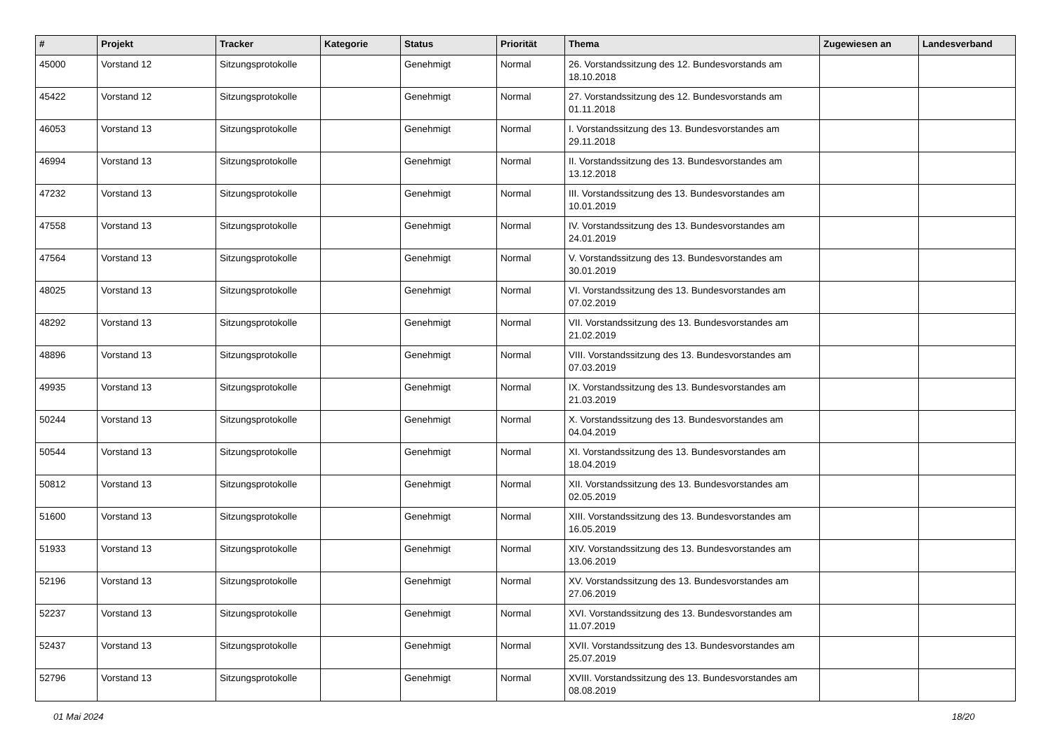| # | Projekt | Tracker | Kategorie | Status | Priorität | Thema | Zugewiesen an | Landesverband |
| --- | --- | --- | --- | --- | --- | --- | --- | --- |
| 45000 | Vorstand 12 | Sitzungsprotokolle | | Genehmigt | Normal | 26. Vorstandssitzung des 12. Bundesvorstands am 18.10.2018 | | |
| 45422 | Vorstand 12 | Sitzungsprotokolle | | Genehmigt | Normal | 27. Vorstandssitzung des 12. Bundesvorstands am 01.11.2018 | | |
| 46053 | Vorstand 13 | Sitzungsprotokolle | | Genehmigt | Normal | I. Vorstandssitzung des 13. Bundesvorstandes am 29.11.2018 | | |
| 46994 | Vorstand 13 | Sitzungsprotokolle | | Genehmigt | Normal | II. Vorstandssitzung des 13. Bundesvorstandes am 13.12.2018 | | |
| 47232 | Vorstand 13 | Sitzungsprotokolle | | Genehmigt | Normal | III. Vorstandssitzung des 13. Bundesvorstandes am 10.01.2019 | | |
| 47558 | Vorstand 13 | Sitzungsprotokolle | | Genehmigt | Normal | IV. Vorstandssitzung des 13. Bundesvorstandes am 24.01.2019 | | |
| 47564 | Vorstand 13 | Sitzungsprotokolle | | Genehmigt | Normal | V. Vorstandssitzung des 13. Bundesvorstandes am 30.01.2019 | | |
| 48025 | Vorstand 13 | Sitzungsprotokolle | | Genehmigt | Normal | VI. Vorstandssitzung des 13. Bundesvorstandes am 07.02.2019 | | |
| 48292 | Vorstand 13 | Sitzungsprotokolle | | Genehmigt | Normal | VII. Vorstandssitzung des 13. Bundesvorstandes am 21.02.2019 | | |
| 48896 | Vorstand 13 | Sitzungsprotokolle | | Genehmigt | Normal | VIII. Vorstandssitzung des 13. Bundesvorstandes am 07.03.2019 | | |
| 49935 | Vorstand 13 | Sitzungsprotokolle | | Genehmigt | Normal | IX. Vorstandssitzung des 13. Bundesvorstandes am 21.03.2019 | | |
| 50244 | Vorstand 13 | Sitzungsprotokolle | | Genehmigt | Normal | X. Vorstandssitzung des 13. Bundesvorstandes am 04.04.2019 | | |
| 50544 | Vorstand 13 | Sitzungsprotokolle | | Genehmigt | Normal | XI. Vorstandssitzung des 13. Bundesvorstandes am 18.04.2019 | | |
| 50812 | Vorstand 13 | Sitzungsprotokolle | | Genehmigt | Normal | XII. Vorstandssitzung des 13. Bundesvorstandes am 02.05.2019 | | |
| 51600 | Vorstand 13 | Sitzungsprotokolle | | Genehmigt | Normal | XIII. Vorstandssitzung des 13. Bundesvorstandes am 16.05.2019 | | |
| 51933 | Vorstand 13 | Sitzungsprotokolle | | Genehmigt | Normal | XIV. Vorstandssitzung des 13. Bundesvorstandes am 13.06.2019 | | |
| 52196 | Vorstand 13 | Sitzungsprotokolle | | Genehmigt | Normal | XV. Vorstandssitzung des 13. Bundesvorstandes am 27.06.2019 | | |
| 52237 | Vorstand 13 | Sitzungsprotokolle | | Genehmigt | Normal | XVI. Vorstandssitzung des 13. Bundesvorstandes am 11.07.2019 | | |
| 52437 | Vorstand 13 | Sitzungsprotokolle | | Genehmigt | Normal | XVII. Vorstandssitzung des 13. Bundesvorstandes am 25.07.2019 | | |
| 52796 | Vorstand 13 | Sitzungsprotokolle | | Genehmigt | Normal | XVIII. Vorstandssitzung des 13. Bundesvorstandes am 08.08.2019 | | |
01 Mai 2024 18/20